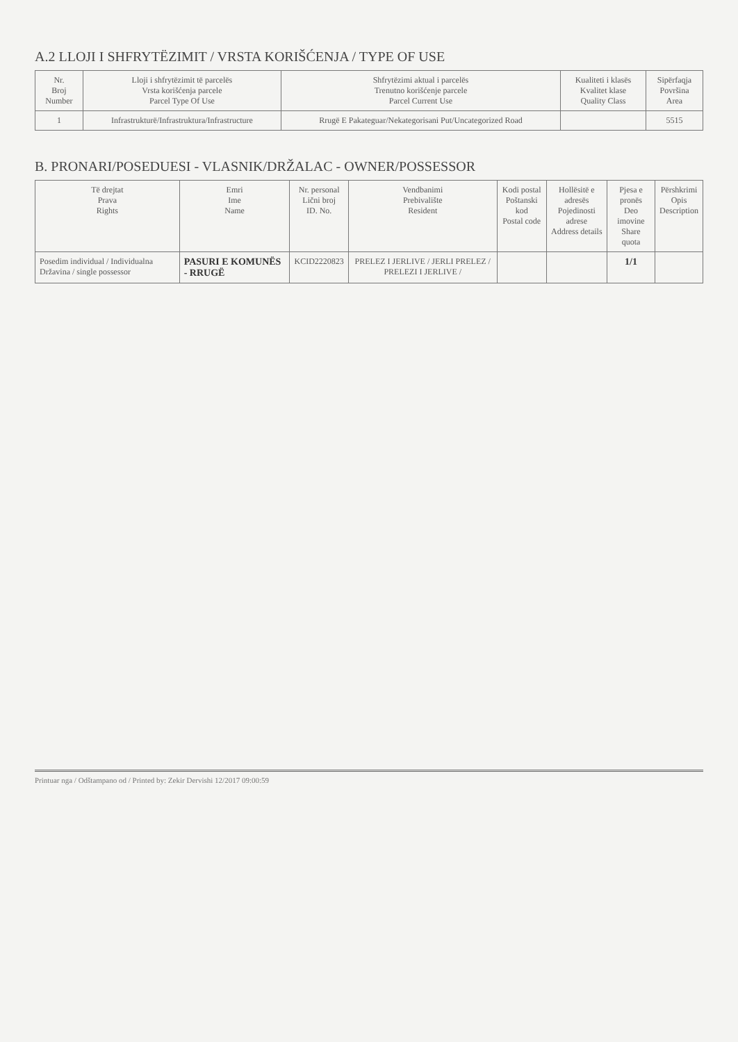A.2 LLOJI I SHFRYTËZIMIT / VRSTA KORIŠĆENJA / TYPE OF USE
| Nr. Broj Number | Lloji i shfrytëzimit të parcelës Vrsta korišćenja parcele Parcel Type Of Use | Shfrytëzimi aktual i parcelës Trenutno korišćenje parcele Parcel Current Use | Kualiteti i klasës Kvalitet klase Quality Class | Sipërfaqja Površina Area |
| --- | --- | --- | --- | --- |
| 1 | Infrastrukturë/Infrastruktura/Infrastructure | Rrugë E Pakateguar/Nekategorisani Put/Uncategorized Road | | 5515 |
B. PRONARI/POSEDUESI - VLASNIK/DRŽALAC - OWNER/POSSESSOR
| Të drejtat Prava Rights | Emri Ime Name | Nr. personal Lični broj ID. No. | Vendbanimi Prebivalište Resident | Kodi postal Poštanski kod Postal code | Hollësitë e adresës Pojedinosti adrese Address details | Pjesa e pronës Deo imovine Share quota | Përshkrimi Opis Description |
| --- | --- | --- | --- | --- | --- | --- | --- |
| Posedim individual / Individualna Državina / single possessor | PASURI E KOMUNËS - RRUGË | KCID2220823 | PRELEZ I JERLIVE / JERLI PRELEZ / PRELEZI I JERLIVE / | | | 1/1 | |
Printuar nga / Odštampano od / Printed by: Zekir Dervishi 12/2017 09:00:59